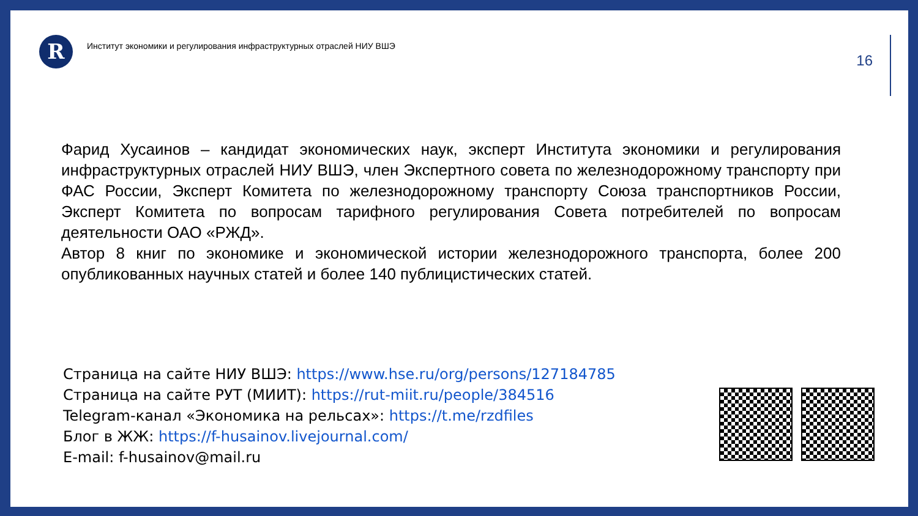R
Институт экономики и регулирования инфраструктурных отраслей НИУ ВШЭ
16
Фарид Хусаинов – кандидат экономических наук, эксперт Института экономики и регулирования инфраструктурных отраслей НИУ ВШЭ, член Экспертного совета по железнодорожному транспорту при ФАС России, Эксперт Комитета по железнодорожному транспорту Союза транспортников России, Эксперт Комитета по вопросам тарифного регулирования Совета потребителей по вопросам деятельности ОАО «РЖД».
Автор 8 книг по экономике и экономической истории железнодорожного транспорта, более 200 опубликованных научных статей и более 140 публицистических статей.
Страница на сайте НИУ ВШЭ: https://www.hse.ru/org/persons/127184785
Страница на сайте РУТ (МИИТ): https://rut-miit.ru/people/384516
Telegram-канал «Экономика на рельсах»: https://t.me/rzdfiles
Блог в ЖЖ: https://f-husainov.livejournal.com/
E-mail: f-husainov@mail.ru